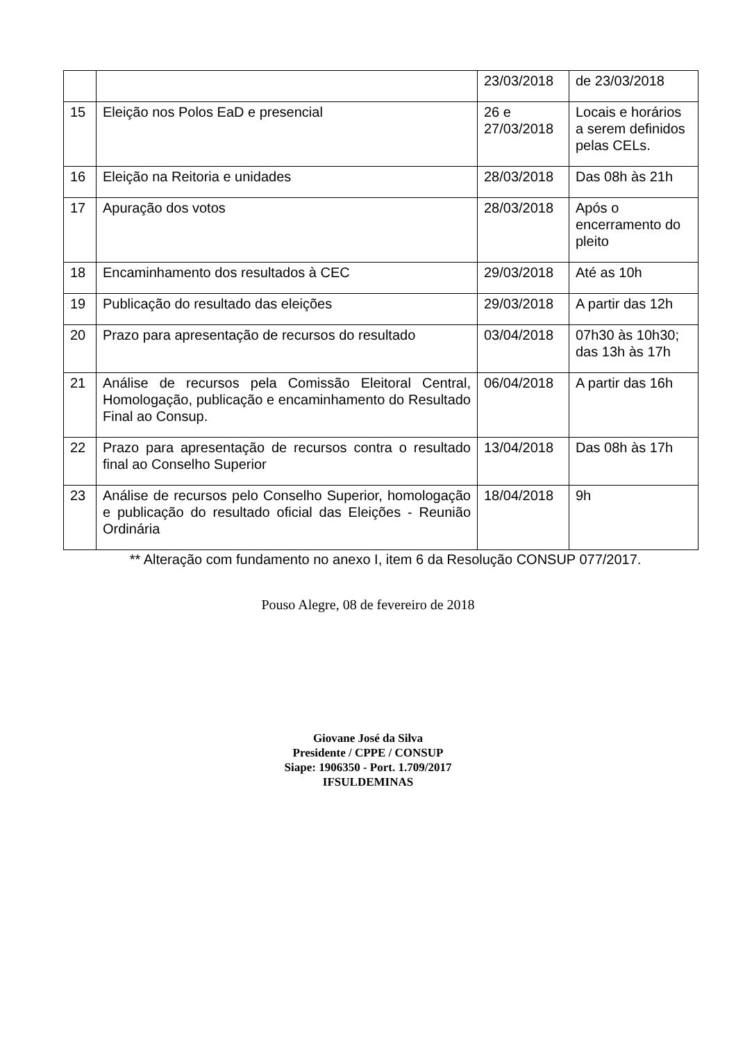| | | 23/03/2018 | de 23/03/2018 |
| 15 | Eleição nos Polos EaD e presencial | 26 e 27/03/2018 | Locais e horários a serem definidos pelas CELs. |
| 16 | Eleição na Reitoria e unidades | 28/03/2018 | Das 08h às 21h |
| 17 | Apuração dos votos | 28/03/2018 | Após o encerramento do pleito |
| 18 | Encaminhamento dos resultados à CEC | 29/03/2018 | Até as 10h |
| 19 | Publicação do resultado das eleições | 29/03/2018 | A partir das 12h |
| 20 | Prazo para apresentação de recursos do resultado | 03/04/2018 | 07h30 às 10h30; das 13h às 17h |
| 21 | Análise de recursos pela Comissão Eleitoral Central, Homologação, publicação e encaminhamento do Resultado Final ao Consup. | 06/04/2018 | A partir das 16h |
| 22 | Prazo para apresentação de recursos contra o resultado final ao Conselho Superior | 13/04/2018 | Das 08h às 17h |
| 23 | Análise de recursos pelo Conselho Superior, homologação e publicação do resultado oficial das Eleições - Reunião Ordinária | 18/04/2018 | 9h |
** Alteração com fundamento no anexo I, item 6 da Resolução CONSUP 077/2017.
Pouso Alegre, 08 de fevereiro de 2018
Giovane José da Silva
Presidente / CPPE / CONSUP
Siape: 1906350 - Port. 1.709/2017
IFSULDEMINAS